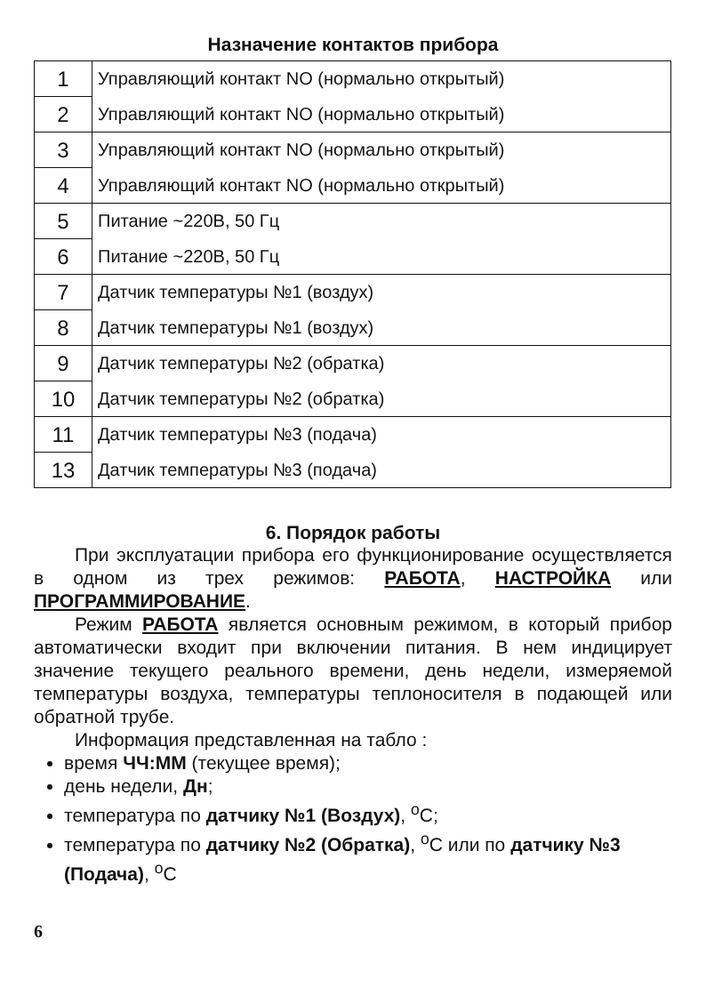Назначение контактов прибора
| 1 | Управляющий контакт NO (нормально открытый) |
| 2 | Управляющий контакт NO (нормально открытый) |
| 3 | Управляющий контакт NO (нормально открытый) |
| 4 | Управляющий контакт NO (нормально открытый) |
| 5 | Питание ~220В, 50 Гц |
| 6 | Питание ~220В, 50 Гц |
| 7 | Датчик температуры №1 (воздух) |
| 8 | Датчик температуры №1 (воздух) |
| 9 | Датчик температуры №2 (обратка) |
| 10 | Датчик температуры №2 (обратка) |
| 11 | Датчик температуры №3 (подача) |
| 13 | Датчик температуры №3 (подача) |
6. Порядок работы
При эксплуатации прибора его функционирование осуществляется в одном из трех режимов: РАБОТА, НАСТРОЙКА или ПРОГРАММИРОВАНИЕ.
Режим РАБОТА является основным режимом, в который прибор автоматически входит при включении питания. В нем индицирует значение текущего реального времени, день недели, измеряемой температуры воздуха, температуры теплоносителя в подающей или обратной трубе.
Информация представленная на табло :
время ЧЧ:ММ (текущее время);
день недели, Дн;
температура по датчику №1 (Воздух), <sup>o</sup>C;
температура по датчику №2 (Обратка), <sup>o</sup>C или по датчику №3 (Подача), <sup>o</sup>C
6